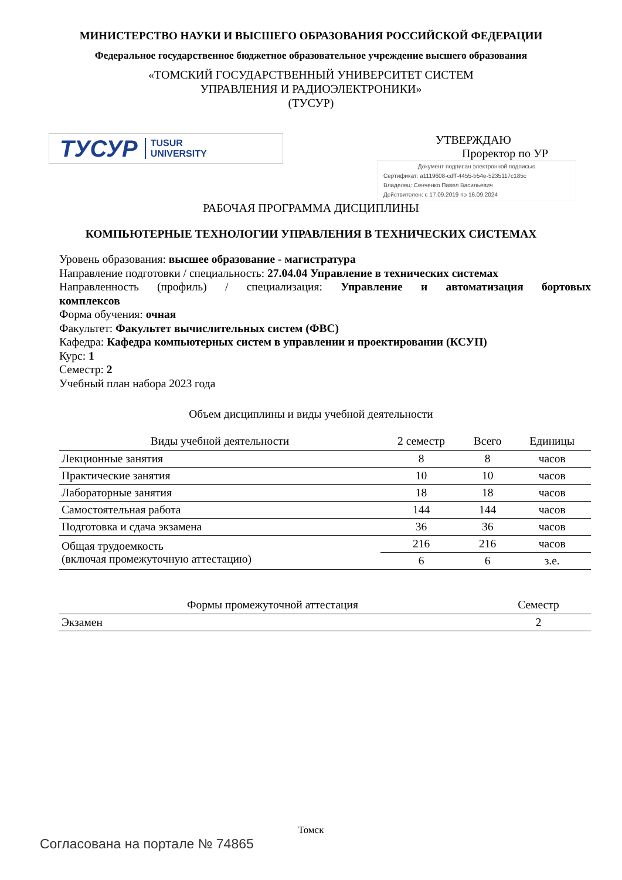МИНИСТЕРСТВО НАУКИ И ВЫСШЕГО ОБРАЗОВАНИЯ РОССИЙСКОЙ ФЕДЕРАЦИИ
Федеральное государственное бюджетное образовательное учреждение высшего образования
«ТОМСКИЙ ГОСУДАРСТВЕННЫЙ УНИВЕРСИТЕТ СИСТЕМ
УПРАВЛЕНИЯ И РАДИОЭЛЕКТРОНИКИ»
(ТУСУР)
ТУСУР TUSUR
UNIVERSITY
УТВЕРЖДАЮ
Проректор по УР
Документ подписан электронной подписью
Сертификат: a1119608-cdff-4455-b54e-5235117c185c
Владелец: Сенченко Павел Васильевич
Действителен: с 17.09.2019 по 16.09.2024
РАБОЧАЯ ПРОГРАММА ДИСЦИПЛИНЫ
КОМПЬЮТЕРНЫЕ ТЕХНОЛОГИИ УПРАВЛЕНИЯ В ТЕХНИЧЕСКИХ СИСТЕМАХ
Уровень образования: высшее образование - магистратура
Направление подготовки / специальность: 27.04.04 Управление в технических системах
Направленность (профиль) / специализация: Управление и автоматизация бортовых
комплексов
Форма обучения: очная
Факультет: Факультет вычислительных систем (ФВС)
Кафедра: Кафедра компьютерных систем в управлении и проектировании (КСУП)
Курс: 1
Семестр: 2
Учебный план набора 2023 года
Объем дисциплины и виды учебной деятельности
| Виды учебной деятельности | 2 семестр | Всего | Единицы |
| --- | --- | --- | --- |
| Лекционные занятия | 8 | 8 | часов |
| Практические занятия | 10 | 10 | часов |
| Лабораторные занятия | 18 | 18 | часов |
| Самостоятельная работа | 144 | 144 | часов |
| Подготовка и сдача экзамена | 36 | 36 | часов |
| Общая трудоемкость (включая промежуточную аттестацию) | 216 | 216 | часов |
| | 6 | 6 | з.е. |
| Формы промежуточной аттестация | Семестр |
| --- | --- |
| Экзамен | 2 |
Томск
Согласована на портале № 74865